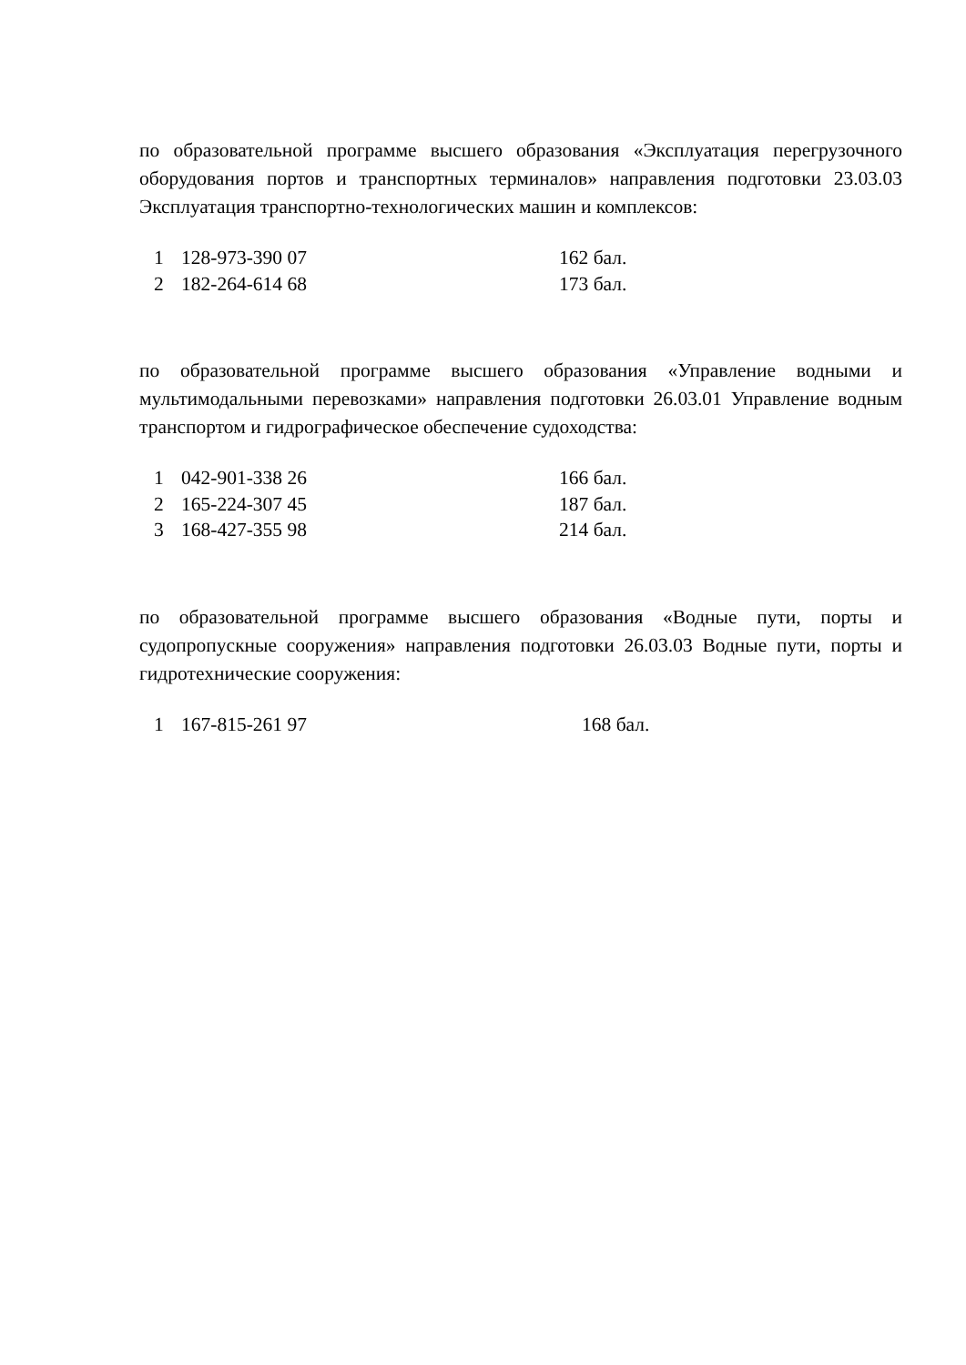по образовательной программе высшего образования «Эксплуатация перегрузочного оборудования портов и транспортных терминалов» направления подготовки 23.03.03 Эксплуатация транспортно-технологических машин и комплексов:
| 1 | 128-973-390 07 | 162 бал. |
| 2 | 182-264-614 68 | 173 бал. |
по образовательной программе высшего образования «Управление водными и мультимодальными перевозками» направления подготовки 26.03.01 Управление водным транспортом и гидрографическое обеспечение судоходства:
| 1 | 042-901-338 26 | 166 бал. |
| 2 | 165-224-307 45 | 187 бал. |
| 3 | 168-427-355 98 | 214 бал. |
по образовательной программе высшего образования «Водные пути, порты и судопропускные сооружения» направления подготовки 26.03.03 Водные пути, порты и гидротехнические сооружения:
| 1 | 167-815-261 97 | 168 бал. |